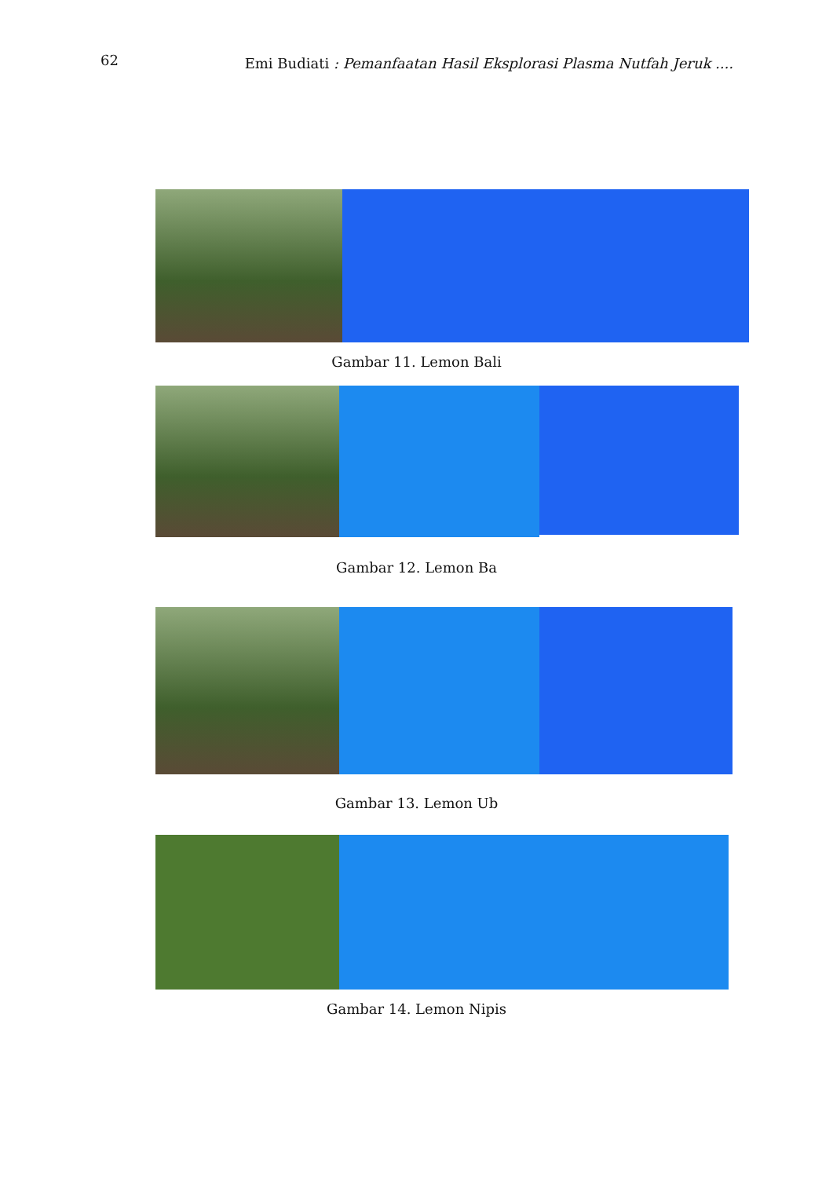62 Emi Budiati : Pemanfaatan Hasil Eksplorasi Plasma Nutfah Jeruk ....
Gambar 11. Lemon Bali
Gambar 12. Lemon Ba
Gambar 13. Lemon Ub
Gambar 14. Lemon Nipis